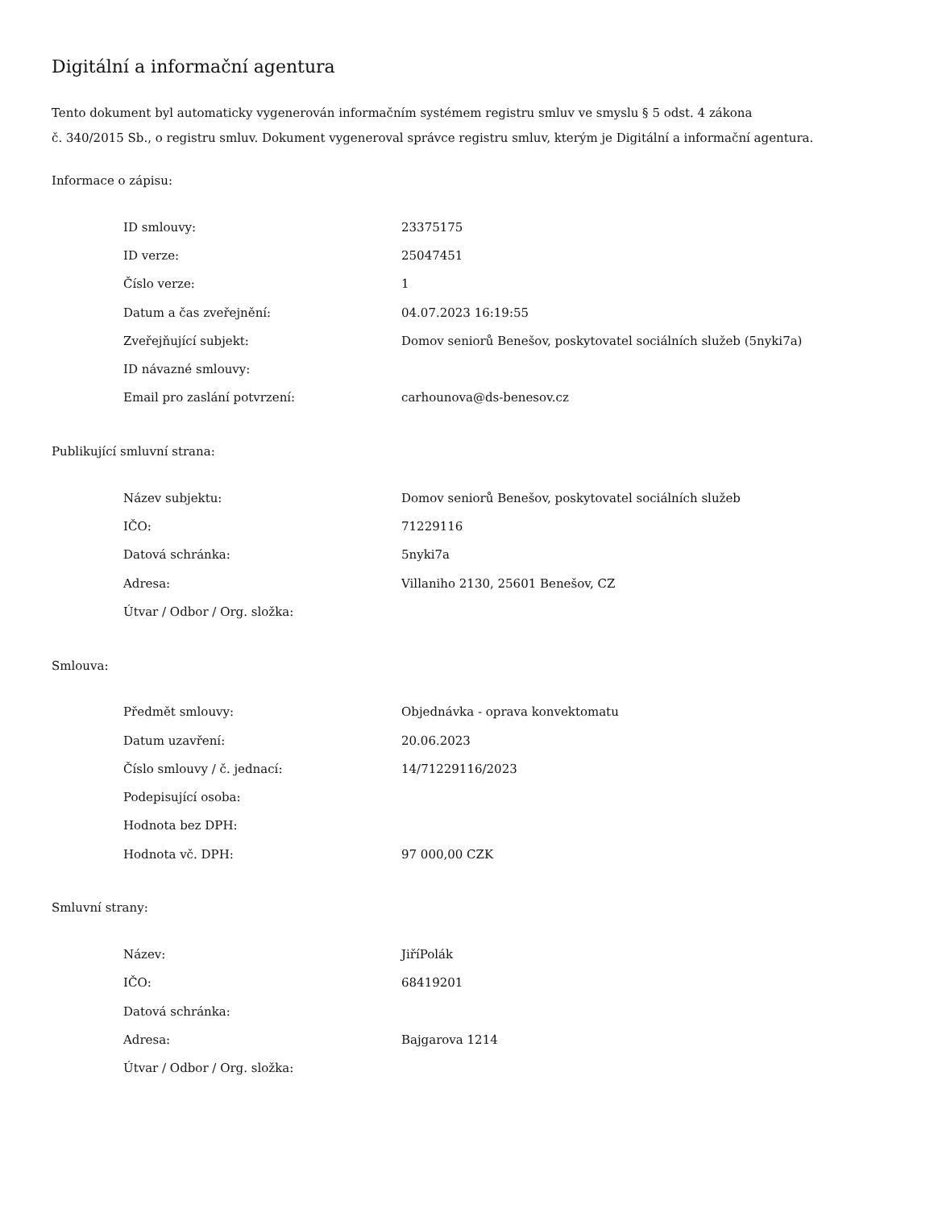Digitální a informační agentura
Tento dokument byl automaticky vygenerován informačním systémem registru smluv ve smyslu § 5 odst. 4 zákona
č. 340/2015 Sb., o registru smluv. Dokument vygeneroval správce registru smluv, kterým je Digitální a informační agentura.
Informace o zápisu:
| ID smlouvy: | 23375175 |
| ID verze: | 25047451 |
| Číslo verze: | 1 |
| Datum a čas zveřejnění: | 04.07.2023 16:19:55 |
| Zveřejňující subjekt: | Domov seniorů Benešov, poskytovatel sociálních služeb (5nyki7a) |
| ID návazné smlouvy: | |
| Email pro zaslání potvrzení: | carhounova@ds-benesov.cz |
Publikující smluvní strana:
| Název subjektu: | Domov seniorů Benešov, poskytovatel sociálních služeb |
| IČO: | 71229116 |
| Datová schránka: | 5nyki7a |
| Adresa: | Villaniho 2130, 25601 Benešov, CZ |
| Útvar / Odbor / Org. složka: | |
Smlouva:
| Předmět smlouvy: | Objednávka - oprava konvektomatu |
| Datum uzavření: | 20.06.2023 |
| Číslo smlouvy / č. jednací: | 14/71229116/2023 |
| Podepisující osoba: | |
| Hodnota bez DPH: | |
| Hodnota vč. DPH: | 97 000,00 CZK |
Smluvní strany:
| Název: | JiříPolák |
| IČO: | 68419201 |
| Datová schránka: | |
| Adresa: | Bajgarova 1214 |
| Útvar / Odbor / Org. složka: | |